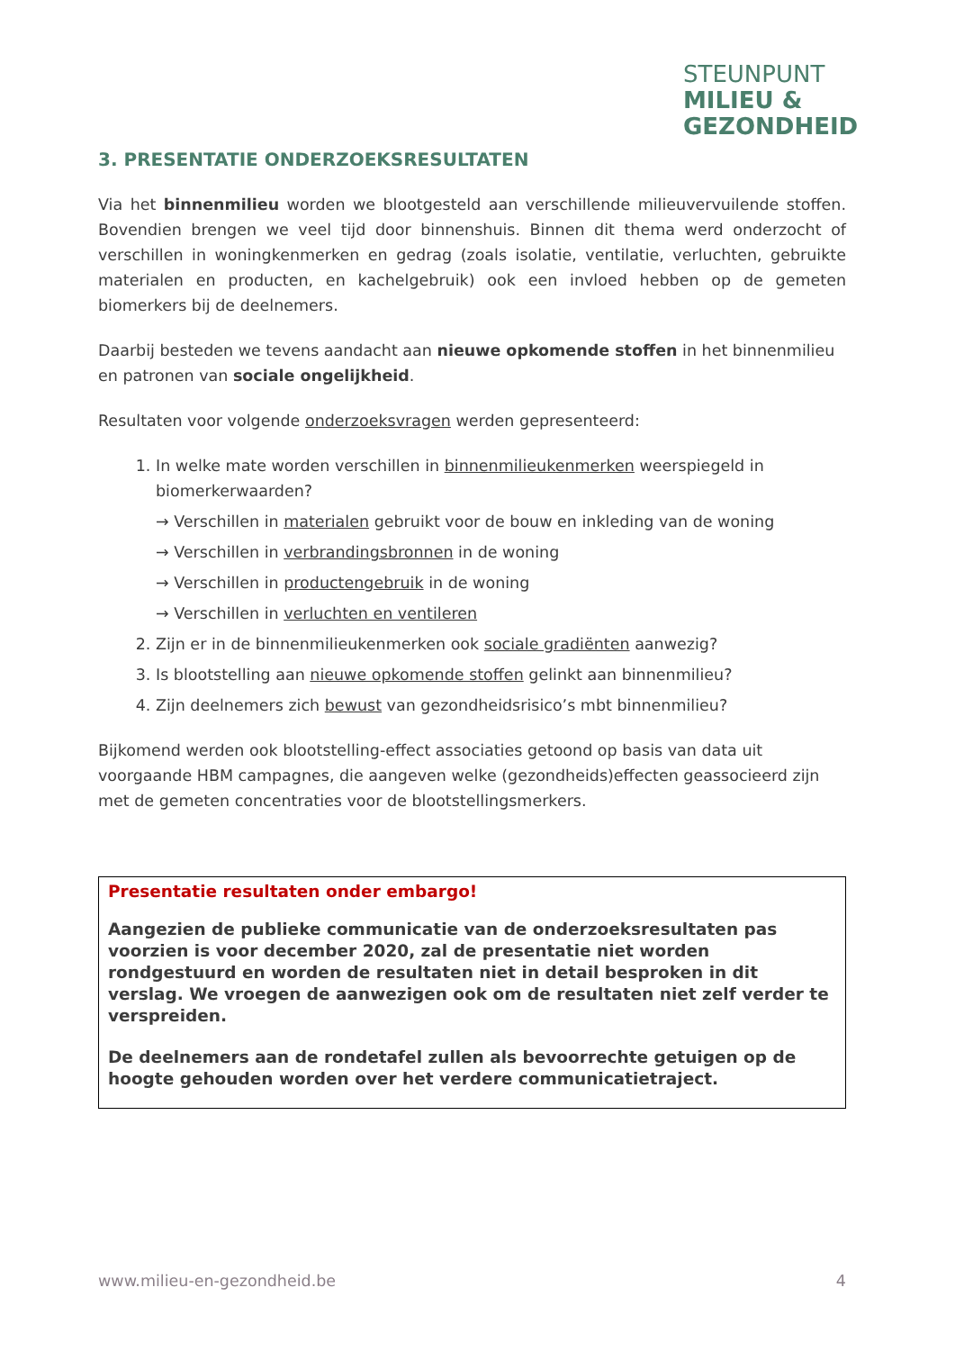STEUNPUNT
MILIEU &
GEZONDHEID
3. PRESENTATIE ONDERZOEKSRESULTATEN
Via het binnenmilieu worden we blootgesteld aan verschillende milieuvervuilende stoffen. Bovendien brengen we veel tijd door binnenshuis. Binnen dit thema werd onderzocht of verschillen in woningkenmerken en gedrag (zoals isolatie, ventilatie, verluchten, gebruikte materialen en producten, en kachelgebruik) ook een invloed hebben op de gemeten biomerkers bij de deelnemers.
Daarbij besteden we tevens aandacht aan nieuwe opkomende stoffen in het binnenmilieu en patronen van sociale ongelijkheid.
Resultaten voor volgende onderzoeksvragen werden gepresenteerd:
1. In welke mate worden verschillen in binnenmilieukenmerken weerspiegeld in biomerkerwaarden?
→ Verschillen in materialen gebruikt voor de bouw en inkleding van de woning
→ Verschillen in verbrandingsbronnen in de woning
→ Verschillen in productengebruik in de woning
→ Verschillen in verluchten en ventileren
2. Zijn er in de binnenmilieukenmerken ook sociale gradiënten aanwezig?
3. Is blootstelling aan nieuwe opkomende stoffen gelinkt aan binnenmilieu?
4. Zijn deelnemers zich bewust van gezondheidsrisico’s mbt binnenmilieu?
Bijkomend werden ook blootstelling-effect associaties getoond op basis van data uit voorgaande HBM campagnes, die aangeven welke (gezondheids)effecten geassocieerd zijn met de gemeten concentraties voor de blootstellingsmerkers.
Presentatie resultaten onder embargo!
Aangezien de publieke communicatie van de onderzoeksresultaten pas voorzien is voor december 2020, zal de presentatie niet worden rondgestuurd en worden de resultaten niet in detail besproken in dit verslag. We vroegen de aanwezigen ook om de resultaten niet zelf verder te verspreiden.
De deelnemers aan de rondetafel zullen als bevoorrechte getuigen op de hoogte gehouden worden over het verdere communicatietraject.
www.milieu-en-gezondheid.be 4